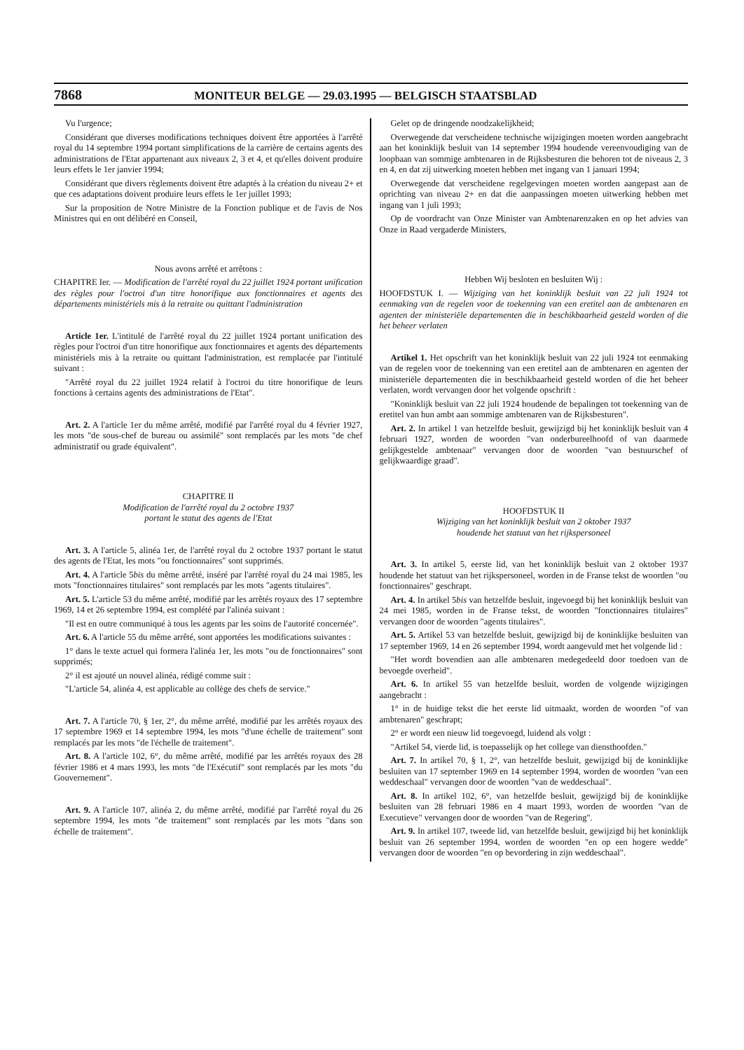7868 MONITEUR BELGE — 29.03.1995 — BELGISCH STAATSBLAD
Vu l'urgence;
Considérant que diverses modifications techniques doivent être apportées à l'arrêté royal du 14 septembre 1994 portant simplifications de la carrière de certains agents des administrations de l'Etat appartenant aux niveaux 2, 3 et 4, et qu'elles doivent produire leurs effets le 1er janvier 1994;
Considérant que divers règlements doivent être adaptés à la création du niveau 2+ et que ces adaptations doivent produire leurs effets le 1er juillet 1993;
Sur la proposition de Notre Ministre de la Fonction publique et de l'avis de Nos Ministres qui en ont délibéré en Conseil,
Nous avons arrêté et arrêtons :
CHAPITRE Ier. — Modification de l'arrêté royal du 22 juillet 1924 portant unification des règles pour l'octroi d'un titre honorifique aux fonctionnaires et agents des départements ministériels mis à la retraite ou quittant l'administration
Article 1er. L'intitulé de l'arrêté royal du 22 juillet 1924 portant unification des règles pour l'octroi d'un titre honorifique aux fonctionnaires et agents des départements ministériels mis à la retraite ou quittant l'administration, est remplacée par l'intitulé suivant :
"Arrêté royal du 22 juillet 1924 relatif à l'octroi du titre honorifique de leurs fonctions à certains agents des administrations de l'Etat".
Art. 2. A l'article 1er du même arrêté, modifié par l'arrêté royal du 4 février 1927, les mots "de sous-chef de bureau ou assimilé" sont remplacés par les mots "de chef administratif ou grade équivalent".
CHAPITRE II
Modification de l'arrêté royal du 2 octobre 1937
portant le statut des agents de l'Etat
Art. 3. A l'article 5, alinéa 1er, de l'arrêté royal du 2 octobre 1937 portant le statut des agents de l'Etat, les mots "ou fonctionnaires" sont supprimés.
Art. 4. A l'article 5bis du même arrêté, inséré par l'arrêté royal du 24 mai 1985, les mots "fonctionnaires titulaires" sont remplacés par les mots "agents titulaires".
Art. 5. L'article 53 du même arrêté, modifié par les arrêtés royaux des 17 septembre 1969, 14 et 26 septembre 1994, est complété par l'alinéa suivant :
"Il est en outre communiqué à tous les agents par les soins de l'autorité concernée".
Art. 6. A l'article 55 du même arrêté, sont apportées les modifications suivantes :
1° dans le texte actuel qui formera l'alinéa 1er, les mots "ou de fonctionnaires" sont supprimés;
2° il est ajouté un nouvel alinéa, rédigé comme suit :
"L'article 54, alinéa 4, est applicable au collège des chefs de service."
Art. 7. A l'article 70, § 1er, 2°, du même arrêté, modifié par les arrêtés royaux des 17 septembre 1969 et 14 septembre 1994, les mots "d'une échelle de traitement" sont remplacés par les mots "de l'échelle de traitement".
Art. 8. A l'article 102, 6°, du même arrêté, modifié par les arrêtés royaux des 28 février 1986 et 4 mars 1993, les mots "de l'Exécutif" sont remplacés par les mots "du Gouvernement".
Art. 9. A l'article 107, alinéa 2, du même arrêté, modifié par l'arrêté royal du 26 septembre 1994, les mots "de traitement" sont remplacés par les mots "dans son échelle de traitement".
Gelet op de dringende noodzakelijkheid;
Overwegende dat verscheidene technische wijzigingen moeten worden aangebracht aan het koninklijk besluit van 14 september 1994 houdende vereenvoudiging van de loopbaan van sommige ambtenaren in de Rijksbesturen die behoren tot de niveaus 2, 3 en 4, en dat zij uitwerking moeten hebben met ingang van 1 januari 1994;
Overwegende dat verscheidene regelgevingen moeten worden aangepast aan de oprichting van niveau 2+ en dat die aanpassingen moeten uitwerking hebben met ingang van 1 juli 1993;
Op de voordracht van Onze Minister van Ambtenarenzaken en op het advies van Onze in Raad vergaderde Ministers,
Hebben Wij besloten en besluiten Wij :
HOOFDSTUK I. — Wijziging van het koninklijk besluit van 22 juli 1924 tot eenmaking van de regelen voor de toekenning van een eretitel aan de ambtenaren en agenten der ministeriële departementen die in beschikbaarheid gesteld worden of die het beheer verlaten
Artikel 1. Het opschrift van het koninklijk besluit van 22 juli 1924 tot eenmaking van de regelen voor de toekenning van een eretitel aan de ambtenaren en agenten der ministeriële departementen die in beschikbaarheid gesteld worden of die het beheer verlaten, wordt vervangen door het volgende opschrift :
"Koninklijk besluit van 22 juli 1924 houdende de bepalingen tot toekenning van de eretitel van hun ambt aan sommige ambtenaren van de Rijksbesturen".
Art. 2. In artikel 1 van hetzelfde besluit, gewijzigd bij het koninklijk besluit van 4 februari 1927, worden de woorden "van onderbureelhoofd of van daarmede gelijkgestelde ambtenaar" vervangen door de woorden "van bestuurschef of gelijkwaardige graad".
HOOFDSTUK II
Wijziging van het koninklijk besluit van 2 oktober 1937
houdende het statuut van het rijkspersoneel
Art. 3. In artikel 5, eerste lid, van het koninklijk besluit van 2 oktober 1937 houdende het statuut van het rijkspersoneel, worden in de Franse tekst de woorden "ou fonctionnaires" geschrapt.
Art. 4. In artikel 5bis van hetzelfde besluit, ingevoegd bij het koninklijk besluit van 24 mei 1985, worden in de Franse tekst, de woorden "fonctionnaires titulaires" vervangen door de woorden "agents titulaires".
Art. 5. Artikel 53 van hetzelfde besluit, gewijzigd bij de koninklijke besluiten van 17 september 1969, 14 en 26 september 1994, wordt aangevuld met het volgende lid :
"Het wordt bovendien aan alle ambtenaren medegedeeld door toedoen van de bevoegde overheid".
Art. 6. In artikel 55 van hetzelfde besluit, worden de volgende wijzigingen aangebracht :
1° in de huidige tekst die het eerste lid uitmaakt, worden de woorden "of van ambtenaren" geschrapt;
2° er wordt een nieuw lid toegevoegd, luidend als volgt :
"Artikel 54, vierde lid, is toepasselijk op het college van diensthoofden."
Art. 7. In artikel 70, § 1, 2°, van hetzelfde besluit, gewijzigd bij de koninklijke besluiten van 17 september 1969 en 14 september 1994, worden de woorden "van een weddeschaal" vervangen door de woorden "van de weddeschaal".
Art. 8. In artikel 102, 6°, van hetzelfde besluit, gewijzigd bij de koninklijke besluiten van 28 februari 1986 en 4 maart 1993, worden de woorden "van de Executieve" vervangen door de woorden "van de Regering".
Art. 9. In artikel 107, tweede lid, van hetzelfde besluit, gewijzigd bij het koninklijk besluit van 26 september 1994, worden de woorden "en op een hogere wedde" vervangen door de woorden "en op bevordering in zijn weddeschaal".